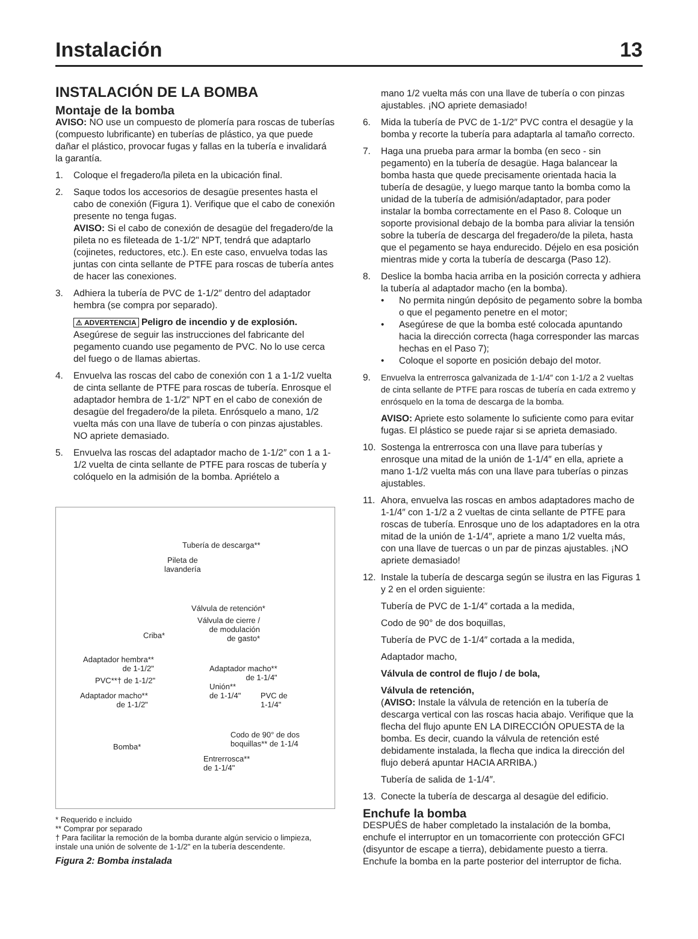Instalación 13
INSTALACIÓN DE LA BOMBA
Montaje de la bomba
AVISO: NO use un compuesto de plomería para roscas de tuberías (compuesto lubrificante) en tuberías de plástico, ya que puede dañar el plástico, provocar fugas y fallas en la tubería e invalidará la garantía.
1. Coloque el fregadero/la pileta en la ubicación final.
2. Saque todos los accesorios de desagüe presentes hasta el cabo de conexión (Figura 1). Verifique que el cabo de conexión presente no tenga fugas.
AVISO: Si el cabo de conexión de desagüe del fregadero/de la pileta no es fileteada de 1-1/2" NPT, tendrá que adaptarlo (cojinetes, reductores, etc.). En este caso, envuelva todas las juntas con cinta sellante de PTFE para roscas de tubería antes de hacer las conexiones.
3. Adhiera la tubería de PVC de 1-1/2″ dentro del adaptador hembra (se compra por separado).
⚠ ADVERTENCIA Peligro de incendio y de explosión. Asegúrese de seguir las instrucciones del fabricante del pegamento cuando use pegamento de PVC. No lo use cerca del fuego o de llamas abiertas.
4. Envuelva las roscas del cabo de conexión con 1 a 1-1/2 vuelta de cinta sellante de PTFE para roscas de tubería. Enrosque el adaptador hembra de 1-1/2" NPT en el cabo de conexión de desagüe del fregadero/de la pileta. Enrósquelo a mano, 1/2 vuelta más con una llave de tubería o con pinzas ajustables. NO apriete demasiado.
5. Envuelva las roscas del adaptador macho de 1-1/2″ con 1 a 1-1/2 vuelta de cinta sellante de PTFE para roscas de tubería y colóquelo en la admisión de la bomba. Apriételo a
Tubería de descarga**
Pileta de
lavandería
Válvula de retención*
Válvula de cierre /
de modulación
de gasto*
Criba*
Adaptador hembra**
de 1-1/2"
Adaptador macho**
de 1-1/4"
PVC**† de 1-1/2"
Unión**
de 1-1/4"
PVC de
1-1/4"
Adaptador macho**
de 1-1/2"
Codo de 90° de dos
boquillas** de 1-1/4
Bomba*
Entrerrosca**
de 1-1/4"
* Requerido e incluido
** Comprar por separado
† Para facilitar la remoción de la bomba durante algún servicio o limpieza, instale una unión de solvente de 1-1/2" en la tubería descendente.
Figura 2: Bomba instalada
mano 1/2 vuelta más con una llave de tubería o con pinzas ajustables. ¡NO apriete demasiado!
6. Mida la tubería de PVC de 1-1/2″ PVC contra el desagüe y la bomba y recorte la tubería para adaptarla al tamaño correcto.
7. Haga una prueba para armar la bomba (en seco - sin pegamento) en la tubería de desagüe. Haga balancear la bomba hasta que quede precisamente orientada hacia la tubería de desagüe, y luego marque tanto la bomba como la unidad de la tubería de admisión/adaptador, para poder instalar la bomba correctamente en el Paso 8. Coloque un soporte provisional debajo de la bomba para aliviar la tensión sobre la tubería de descarga del fregadero/de la pileta, hasta que el pegamento se haya endurecido. Déjelo en esa posición mientras mide y corta la tubería de descarga (Paso 12).
8. Deslice la bomba hacia arriba en la posición correcta y adhiera la tubería al adaptador macho (en la bomba).
• No permita ningún depósito de pegamento sobre la bomba o que el pegamento penetre en el motor;
• Asegúrese de que la bomba esté colocada apuntando hacia la dirección correcta (haga corresponder las marcas hechas en el Paso 7);
• Coloque el soporte en posición debajo del motor.
9. Envuelva la entrerrosca galvanizada de 1-1/4″ con 1-1/2 a 2 vueltas de cinta sellante de PTFE para roscas de tubería en cada extremo y enrósquelo en la toma de descarga de la bomba.
AVISO: Apriete esto solamente lo suficiente como para evitar fugas. El plástico se puede rajar si se aprieta demasiado.
10. Sostenga la entrerrosca con una llave para tuberías y enrosque una mitad de la unión de 1-1/4″ en ella, apriete a mano 1-1/2 vuelta más con una llave para tuberías o pinzas ajustables.
11. Ahora, envuelva las roscas en ambos adaptadores macho de 1-1/4″ con 1-1/2 a 2 vueltas de cinta sellante de PTFE para roscas de tubería. Enrosque uno de los adaptadores en la otra mitad de la unión de 1-1/4″, apriete a mano 1/2 vuelta más, con una llave de tuercas o un par de pinzas ajustables. ¡NO apriete demasiado!
12. Instale la tubería de descarga según se ilustra en las Figuras 1 y 2 en el orden siguiente:
Tubería de PVC de 1-1/4″ cortada a la medida,
Codo de 90° de dos boquillas,
Tubería de PVC de 1-1/4″ cortada a la medida,
Adaptador macho,
Válvula de control de flujo / de bola,
Válvula de retención,
(AVISO: Instale la válvula de retención en la tubería de descarga vertical con las roscas hacia abajo. Verifique que la flecha del flujo apunte EN LA DIRECCIÓN OPUESTA de la bomba. Es decir, cuando la válvula de retención esté debidamente instalada, la flecha que indica la dirección del flujo deberá apuntar HACIA ARRIBA.)
Tubería de salida de 1-1/4″.
13. Conecte la tubería de descarga al desagüe del edificio.
Enchufe la bomba
DESPUÉS de haber completado la instalación de la bomba, enchufe el interruptor en un tomacorriente con protección GFCI (disyuntor de escape a tierra), debidamente puesto a tierra. Enchufe la bomba en la parte posterior del interruptor de ficha.